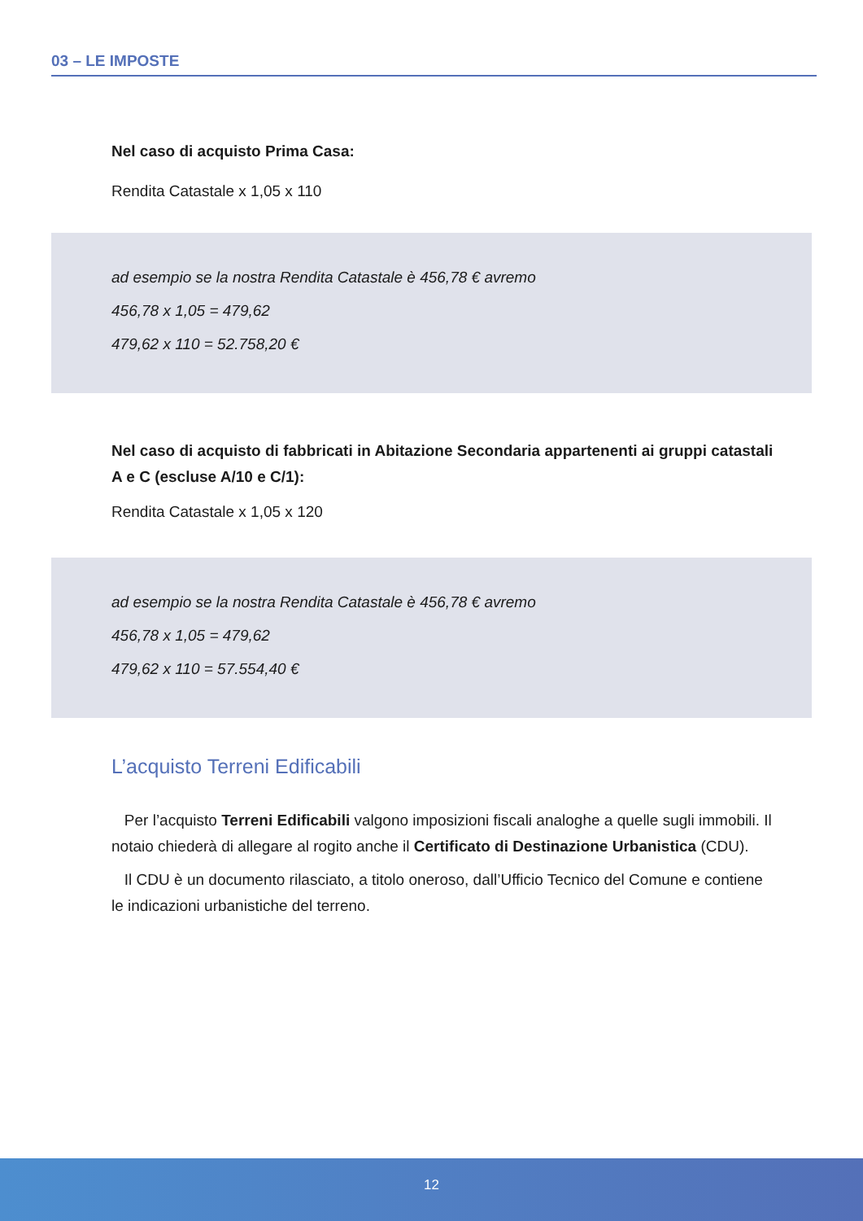03 – LE IMPOSTE
Nel caso di acquisto Prima Casa:
Rendita Catastale x 1,05 x 110
ad esempio se la nostra Rendita Catastale è 456,78 € avremo
456,78 x 1,05 = 479,62
479,62 x 110 = 52.758,20 €
Nel caso di acquisto di fabbricati in Abitazione Secondaria appartenenti ai gruppi catastali A e C (escluse A/10 e C/1):
Rendita Catastale x 1,05 x 120
ad esempio se la nostra Rendita Catastale è 456,78 € avremo
456,78 x 1,05 = 479,62
479,62 x 110 = 57.554,40 €
L’acquisto Terreni Edificabili
Per l’acquisto Terreni Edificabili valgono imposizioni fiscali analoghe a quelle sugli immobili. Il notaio chiederà di allegare al rogito anche il Certificato di Destinazione Urbanistica (CDU).
Il CDU è un documento rilasciato, a titolo oneroso, dall’Ufficio Tecnico del Comune e contiene le indicazioni urbanistiche del terreno.
12